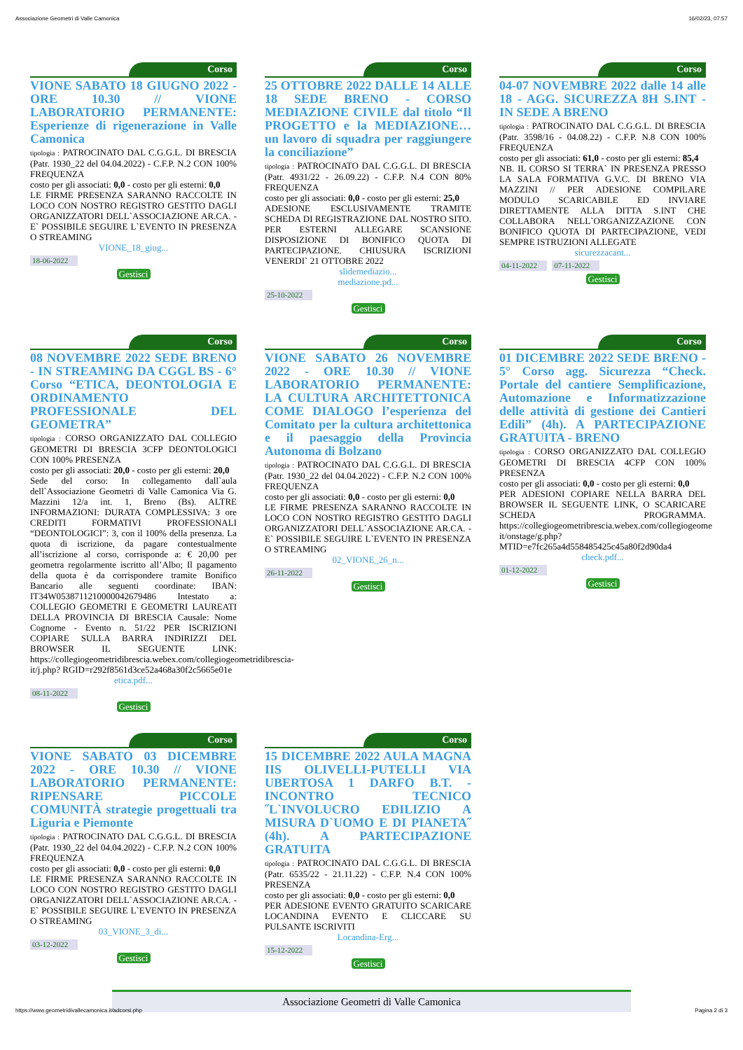Associazione Geometri di Valle Camonica 16/02/23, 07:57
Corso
VIONE SABATO 18 GIUGNO 2022 - ORE 10.30 // VIONE LABORATORIO PERMANENTE: Esperienze di rigenerazione in Valle Camonica
tipologia : PATROCINATO DAL C.G.G.L. DI BRESCIA (Patr. 1930_22 del 04.04.2022) - C.F.P. N.2 CON 100% FREQUENZA
costo per gli associati: 0,0 - costo per gli esterni: 0,0
LE FIRME PRESENZA SARANNO RACCOLTE IN LOCO CON NOSTRO REGISTRO GESTITO DAGLI ORGANIZZATORI DELL`ASSOCIAZIONE AR.CA. - E` POSSIBILE SEGUIRE L`EVENTO IN PRESENZA O STREAMING
VIONE_18_giug...
18-06-2022
Gestisci
Corso
25 OTTOBRE 2022 DALLE 14 ALLE 18 SEDE BRENO - CORSO MEDIAZIONE CIVILE dal titolo “Il PROGETTO e la MEDIAZIONE… un lavoro di squadra per raggiungere la conciliazione”
tipologia : PATROCINATO DAL C.G.G.L. DI BRESCIA (Patr. 4931/22 - 26.09.22) - C.F.P. N.4 CON 80% FREQUENZA
costo per gli associati: 0,0 - costo per gli esterni: 25,0
ADESIONE ESCLUSIVAMENTE TRAMITE SCHEDA DI REGISTRAZIONE DAL NOSTRO SITO. PER ESTERNI ALLEGARE SCANSIONE DISPOSIZIONE DI BONIFICO QUOTA DI PARTECIPAZIONE. CHIUSURA ISCRIZIONI VENERDI` 21 OTTOBRE 2022
slidemediazio...
mediazione.pd...
25-10-2022
Gestisci
Corso
04-07 NOVEMBRE 2022 dalle 14 alle 18 - AGG. SICUREZZA 8H S.INT - IN SEDE A BRENO
tipologia : PATROCINATO DAL C.G.G.L. DI BRESCIA (Patr. 3598/16 - 04.08.22) - C.F.P. N.8 CON 100% FREQUENZA
costo per gli associati: 61,0 - costo per gli esterni: 85,4
NB. IL CORSO SI TERRA` IN PRESENZA PRESSO LA SALA FORMATIVA G.V.C. DI BRENO VIA MAZZINI // PER ADESIONE COMPILARE MODULO SCARICABILE ED INVIARE DIRETTAMENTE ALLA DITTA S.INT CHE COLLABORA NELL`ORGANIZZAZIONE CON BONIFICO QUOTA DI PARTECIPAZIONE, VEDI SEMPRE ISTRUZIONI ALLEGATE
sicurezzacant...
04-11-2022 07-11-2022
Gestisci
Corso
08 NOVEMBRE 2022 SEDE BRENO - IN STREAMING DA CGGL BS - 6° Corso “ETICA, DEONTOLOGIA E ORDINAMENTO PROFESSIONALE DEL GEOMETRA”
tipologia : CORSO ORGANIZZATO DAL COLLEGIO GEOMETRI DI BRESCIA 3CFP DEONTOLOGICI CON 100% PRESENZA
costo per gli associati: 20,0 - costo per gli esterni: 20,0
Sede del corso: In collegamento dall`aula dell`Associazione Geometri di Valle Camonica Via G. Mazzini 12/a int. 1, Breno (Bs). ALTRE INFORMAZIONI: DURATA COMPLESSIVA: 3 ore CREDITI FORMATIVI PROFESSIONALI “DEONTOLOGICI”: 3, con il 100% della presenza. La quota di iscrizione, da pagare contestualmente all’iscrizione al corso, corrisponde a: € 20,00 per geometra regolarmente iscritto all’Albo; Il pagamento della quota è da corrispondere tramite Bonifico Bancario alle seguenti coordinate: IBAN: IT34W0538711210000042679486 Intestato a: COLLEGIO GEOMETRI E GEOMETRI LAUREATI DELLA PROVINCIA DI BRESCIA Causale: Nome Cognome - Evento n. 51/22 PER ISCRIZIONI COPIARE SULLA BARRA INDIRIZZI DEL BROWSER IL SEGUENTE LINK: https://collegiogeometridibrescia.webex.com/collegiogeometridibrescia- it/j.php? RGID=r292f8561d3ce52a468a30f2c5665e01e
etica.pdf...
08-11-2022
Gestisci
Corso
VIONE SABATO 26 NOVEMBRE 2022 - ORE 10.30 // VIONE LABORATORIO PERMANENTE: LA CULTURA ARCHITETTONICA COME DIALOGO l’esperienza del Comitato per la cultura architettonica e il paesaggio della Provincia Autonoma di Bolzano
tipologia : PATROCINATO DAL C.G.G.L. DI BRESCIA (Patr. 1930_22 del 04.04.2022) - C.F.P. N.2 CON 100% FREQUENZA
costo per gli associati: 0,0 - costo per gli esterni: 0,0
LE FIRME PRESENZA SARANNO RACCOLTE IN LOCO CON NOSTRO REGISTRO GESTITO DAGLI ORGANIZZATORI DELL`ASSOCIAZIONE AR.CA. - E` POSSIBILE SEGUIRE L`EVENTO IN PRESENZA O STREAMING
02_VIONE_26_n...
26-11-2022
Gestisci
Corso
01 DICEMBRE 2022 SEDE BRENO - 5° Corso agg. Sicurezza “Check. Portale del cantiere Semplificazione, Automazione e Informatizzazione delle attività di gestione dei Cantieri Edili” (4h). A PARTECIPAZIONE GRATUITA - BRENO
tipologia : CORSO ORGANIZZATO DAL COLLEGIO GEOMETRI DI BRESCIA 4CFP CON 100% PRESENZA
costo per gli associati: 0,0 - costo per gli esterni: 0,0
PER ADESIONI COPIARE NELLA BARRA DEL BROWSER IL SEGUENTE LINK, O SCARICARE SCHEDA PROGRAMMA. https://collegiogeometribrescia.webex.com/collegiogeome it/onstage/g.php? MTID=e7fc265a4d558485425c45a80f2d90da4
check.pdf...
01-12-2022
Gestisci
Corso
VIONE SABATO 03 DICEMBRE 2022 - ORE 10.30 // VIONE LABORATORIO PERMANENTE: RIPENSARE PICCOLE COMUNITÀ strategie progettuali tra Liguria e Piemonte
tipologia : PATROCINATO DAL C.G.G.L. DI BRESCIA (Patr. 1930_22 del 04.04.2022) - C.F.P. N.2 CON 100% FREQUENZA
costo per gli associati: 0,0 - costo per gli esterni: 0,0
LE FIRME PRESENZA SARANNO RACCOLTE IN LOCO CON NOSTRO REGISTRO GESTITO DAGLI ORGANIZZATORI DELL`ASSOCIAZIONE AR.CA. - E` POSSIBILE SEGUIRE L`EVENTO IN PRESENZA O STREAMING
03_VIONE_3_di...
03-12-2022
Gestisci
Corso
15 DICEMBRE 2022 AULA MAGNA IIS OLIVELLI-PUTELLI VIA UBERTOSA 1 DARFO B.T. - INCONTRO TECNICO ˝L`INVOLUCRO EDILIZIO A MISURA D`UOMO E DI PIANETA˝ (4h). A PARTECIPAZIONE GRATUITA
tipologia : PATROCINATO DAL C.G.G.L. DI BRESCIA (Patr. 6535/22 - 21.11.22) - C.F.P. N.4 CON 100% PRESENZA
costo per gli associati: 0,0 - costo per gli esterni: 0,0
PER ADESIONE EVENTO GRATUITO SCARICARE LOCANDINA EVENTO E CLICCARE SU PULSANTE ISCRIVITI
Locandina-Erg...
15-12-2022
Gestisci
Associazione Geometri di Valle Camonica
https://www.geometridivallecamonica.it/adcorsi.php Pagina 2 di 3